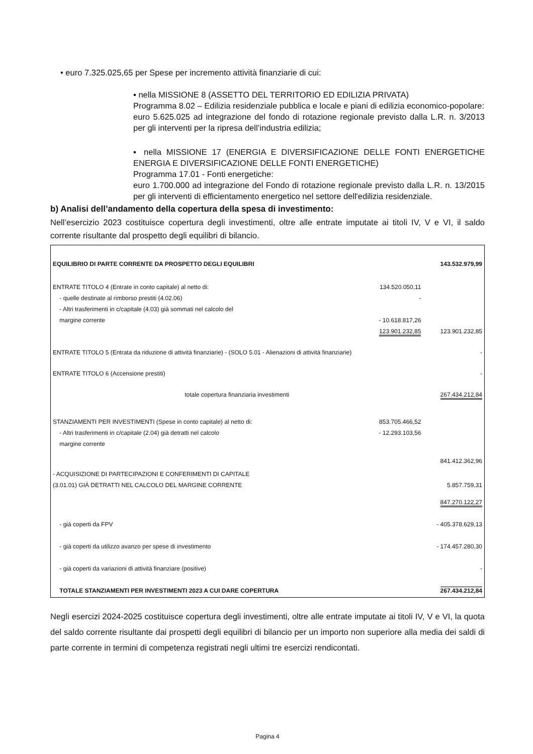• euro 7.325.025,65 per Spese per incremento attività finanziarie di cui:
▪ nella MISSIONE 8 (ASSETTO DEL TERRITORIO ED EDILIZIA PRIVATA)
Programma 8.02 – Edilizia residenziale pubblica e locale e piani di edilizia economico-popolare:
euro 5.625.025 ad integrazione del fondo di rotazione regionale previsto dalla L.R. n. 3/2013 per gli interventi per la ripresa dell’industria edilizia;
▪ nella MISSIONE 17 (ENERGIA E DIVERSIFICAZIONE DELLE FONTI ENERGETICHE ENERGIA E DIVERSIFICAZIONE DELLE FONTI ENERGETICHE)
Programma 17.01 - Fonti energetiche:
euro 1.700.000 ad integrazione del Fondo di rotazione regionale previsto dalla L.R. n. 13/2015 per gli interventi di efficientamento energetico nel settore dell'edilizia residenziale.
b) Analisi dell’andamento della copertura della spesa di investimento:
Nell’esercizio 2023 costituisce copertura degli investimenti, oltre alle entrate imputate ai titoli IV, V e VI, il saldo corrente risultante dal prospetto degli equilibri di bilancio.
| EQUILIBRIO DI PARTE CORRENTE DA PROSPETTO DEGLI EQUILIBRI | | 143.532.979,99 |
| ENTRATE TITOLO 4 (Entrate in conto capitale) al netto di: - quelle destinate al rimborso prestiti (4.02.06) - Altri trasferimenti in c/capitale (4.03) già sommati nel calcolo del margine corrente | 134.520.050,11 - - 10.618.817,26 123.901.232,85 | 123.901.232,85 |
| ENTRATE TITOLO 5 (Entrata da riduzione di attività finanziarie) - (SOLO 5.01 - Alienazioni di attività finanziarie) | | - |
| ENTRATE TITOLO 6 (Accensione prestiti) | | - |
| totale copertura finanziaria investimenti | | 267.434.212,84 |
| STANZIAMENTI PER INVESTIMENTI (Spese in conto capitale) al netto di: - Altri trasferimenti in c/capitale (2.04) già detratti nel calcolo margine corrente | 853.705.466,52 - 12.293.103,56 | |
| | | 841.412.362,96 |
| - ACQUISIZIONE DI PARTECIPAZIONI E CONFERIMENTI DI CAPITALE (3.01.01) GIÀ DETRATTI NEL CALCOLO DEL MARGINE CORRENTE | | 5.857.759,31 |
| | | 847.270.122,27 |
| - già coperti da FPV | | - 405.378.629,13 |
| - già coperti da utilizzo avanzo per spese di investimento | | - 174.457.280,30 |
| - già coperti da variazioni di attività finanziare (positive) | | - |
| TOTALE STANZIAMENTI PER INVESTIMENTI 2023 A CUI DARE COPERTURA | | 267.434.212,84 |
Negli esercizi 2024-2025 costituisce copertura degli investimenti, oltre alle entrate imputate ai titoli IV, V e VI, la quota del saldo corrente risultante dai prospetti degli equilibri di bilancio per un importo non superiore alla media dei saldi di parte corrente in termini di competenza registrati negli ultimi tre esercizi rendicontati.
Pagina 4